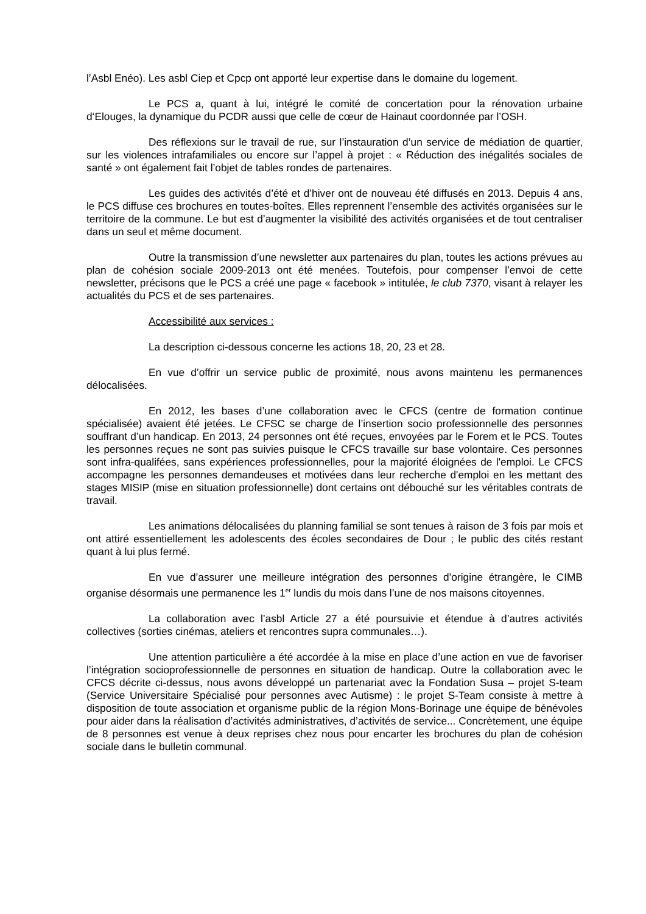l’Asbl Enéo). Les asbl Ciep et Cpcp ont apporté leur expertise dans le domaine du logement.
Le PCS a, quant à lui, intégré le comité de concertation pour la rénovation urbaine d‘Elouges, la dynamique du PCDR aussi que celle de cœur de Hainaut coordonnée par l’OSH.
Des réflexions sur le travail de rue, sur l’instauration d’un service de médiation de quartier, sur les violences intrafamiliales ou encore sur l’appel à projet : « Réduction des inégalités sociales de santé » ont également fait l’objet de tables rondes de partenaires.
Les guides des activités d’été et d’hiver ont de nouveau été diffusés en 2013. Depuis 4 ans, le PCS diffuse ces brochures en toutes-boîtes. Elles reprennent l’ensemble des activités organisées sur le territoire de la commune. Le but est d’augmenter la visibilité des activités organisées et de tout centraliser dans un seul et même document.
Outre la transmission d’une newsletter aux partenaires du plan, toutes les actions prévues au plan de cohésion sociale 2009-2013 ont été menées. Toutefois, pour compenser l’envoi de cette newsletter, précisons que le PCS a créé une page « facebook » intitulée, le club 7370, visant à relayer les actualités du PCS et de ses partenaires.
Accessibilité aux services :
La description ci-dessous concerne les actions 18, 20, 23 et 28.
En vue d’offrir un service public de proximité, nous avons maintenu les permanences délocalisées.
En 2012, les bases d’une collaboration avec le CFCS (centre de formation continue spécialisée) avaient été jetées. Le CFSC se charge de l’insertion socio professionnelle des personnes souffrant d’un handicap. En 2013, 24 personnes ont été reçues, envoyées par le Forem et le PCS. Toutes les personnes reçues ne sont pas suivies puisque le CFCS travaille sur base volontaire. Ces personnes sont infra-qualifées, sans expériences professionnelles, pour la majorité éloignées de l'emploi. Le CFCS accompagne les personnes demandeuses et motivées dans leur recherche d'emploi en les mettant des stages MISIP (mise en situation professionnelle) dont certains ont débouché sur les véritables contrats de travail.
Les animations délocalisées du planning familial se sont tenues à raison de 3 fois par mois et ont attiré essentiellement les adolescents des écoles secondaires de Dour ; le public des cités restant quant à lui plus fermé.
En vue d’assurer une meilleure intégration des personnes d’origine étrangère, le CIMB organise désormais une permanence les 1<sup>er</sup> lundis du mois dans l’une de nos maisons citoyennes.
La collaboration avec l’asbl Article 27 a été poursuivie et étendue à d’autres activités collectives (sorties cinémas, ateliers et rencontres supra communales…).
Une attention particulière a été accordée à la mise en place d’une action en vue de favoriser l’intégration socioprofessionnelle de personnes en situation de handicap. Outre la collaboration avec le CFCS décrite ci-dessus, nous avons développé un partenariat avec la Fondation Susa – projet S-team (Service Universitaire Spécialisé pour personnes avec Autisme) : le projet S-Team consiste à mettre à disposition de toute association et organisme public de la région Mons-Borinage une équipe de bénévoles pour aider dans la réalisation d’activités administratives, d’activités de service... Concrètement, une équipe de 8 personnes est venue à deux reprises chez nous pour encarter les brochures du plan de cohésion sociale dans le bulletin communal.